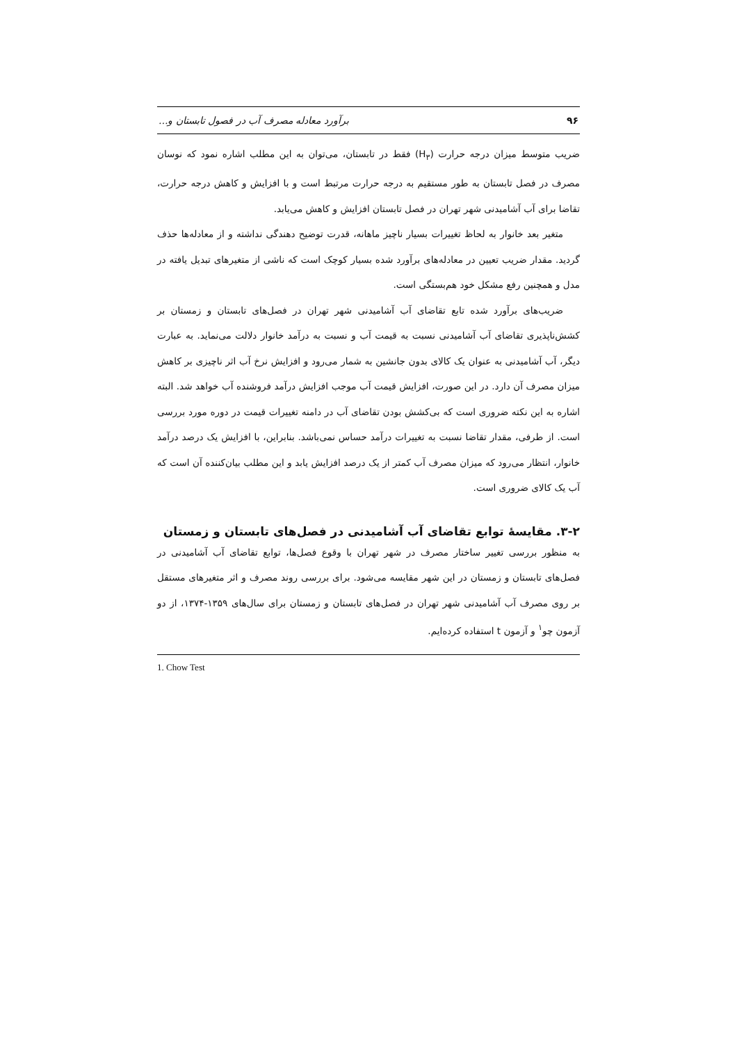۹۶ برآورد معادله مصرف آب در فصول تابستان و...
ضریب متوسط میزان درجه حرارت (H<sub>۳</sub>) فقط در تابستان، می‌توان به این مطلب اشاره نمود که نوسان مصرف در فصل تابستان به طور مستقیم به درجه حرارت مرتبط است و با افزایش و کاهش درجه حرارت، تقاضا برای آب آشامیدنی شهر تهران در فصل تابستان افزایش و کاهش می‌یابد.
متغیر بعد خانوار به لحاظ تغییرات بسیار ناچیز ماهانه، قدرت توضیح دهندگی نداشته و از معادله‌ها حذف گردید. مقدار ضریب تعیین در معادله‌های برآورد شده بسیار کوچک است که ناشی از متغیرهای تبدیل یافته در مدل و همچنین رفع مشکل خود هم‌بستگی است.
ضریب‌های برآورد شده تابع تقاضای آب آشامیدنی شهر تهران در فصل‌های تابستان و زمستان بر کشش‌ناپذیری تقاضای آب آشامیدنی نسبت به قیمت آب و نسبت به درآمد خانوار دلالت می‌نماید. به عبارت دیگر، آب آشامیدنی به عنوان یک کالای بدون جانشین به شمار می‌رود و افزایش نرخ آب اثر ناچیزی بر کاهش میزان مصرف آن دارد. در این صورت، افزایش قیمت آب موجب افزایش درآمد فروشنده آب خواهد شد. البته اشاره به این نکته ضروری است که بی‌کشش بودن تقاضای آب در دامنه تغییرات قیمت در دوره مورد بررسی است. از طرفی، مقدار تقاضا نسبت به تغییرات درآمد حساس نمی‌باشد. بنابراین، با افزایش یک درصد درآمد خانوار، انتظار می‌رود که میزان مصرف آب کمتر از یک درصد افزایش یابد و این مطلب بیان‌کننده آن است که آب یک کالای ضروری است.
۳-۲. مقایسهٔ توابع تقاضای آب آشامیدنی در فصل‌های تابستان و زمستان
به منظور بررسی تغییر ساختار مصرف در شهر تهران با وقوع فصل‌ها، توابع تقاضای آب آشامیدنی در فصل‌های تابستان و زمستان در این شهر مقایسه می‌شود. برای بررسی روند مصرف و اثر متغیرهای مستقل بر روی مصرف آب آشامیدنی شهر تهران در فصل‌های تابستان و زمستان برای سال‌های ۱۳۵۹-۱۳۷۴، از دو آزمون چو<sup>۱</sup> و آزمون t استفاده کرده‌ایم.
1. Chow Test